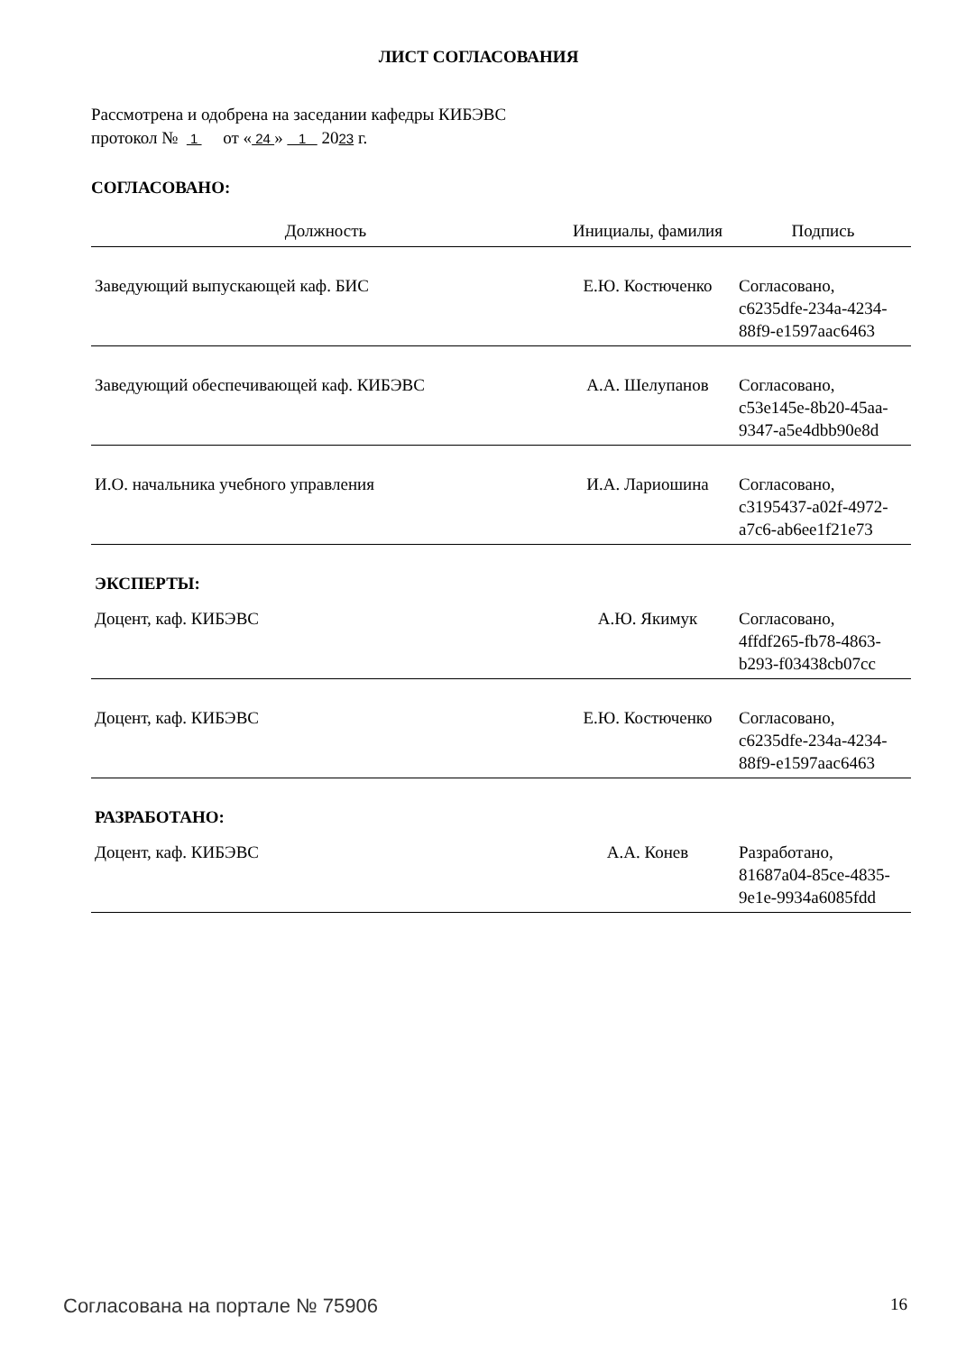ЛИСТ СОГЛАСОВАНИЯ
Рассмотрена и одобрена на заседании кафедры КИБЭВС
протокол № 1 от « 24 » 1 2023 г.
СОГЛАСОВАНО:
| Должность | Инициалы, фамилия | Подпись |
| --- | --- | --- |
| Заведующий выпускающей каф. БИС | Е.Ю. Костюченко | Согласовано, c6235dfe-234a-4234- 88f9-e1597aac6463 |
| Заведующий обеспечивающей каф. КИБЭВС | А.А. Шелупанов | Согласовано, c53e145e-8b20-45aa- 9347-a5e4dbb90e8d |
| И.О. начальника учебного управления | И.А. Лариошина | Согласовано, c3195437-a02f-4972- a7c6-ab6ee1f21e73 |
| ЭКСПЕРТЫ: | | |
| Доцент, каф. КИБЭВС | А.Ю. Якимук | Согласовано, 4ffdf265-fb78-4863- b293-f03438cb07cc |
| Доцент, каф. КИБЭВС | Е.Ю. Костюченко | Согласовано, c6235dfe-234a-4234- 88f9-e1597aac6463 |
| РАЗРАБОТАНО: | | |
| Доцент, каф. КИБЭВС | А.А. Конев | Разработано, 81687a04-85ce-4835- 9e1e-9934a6085fdd |
Согласована на портале № 75906 16